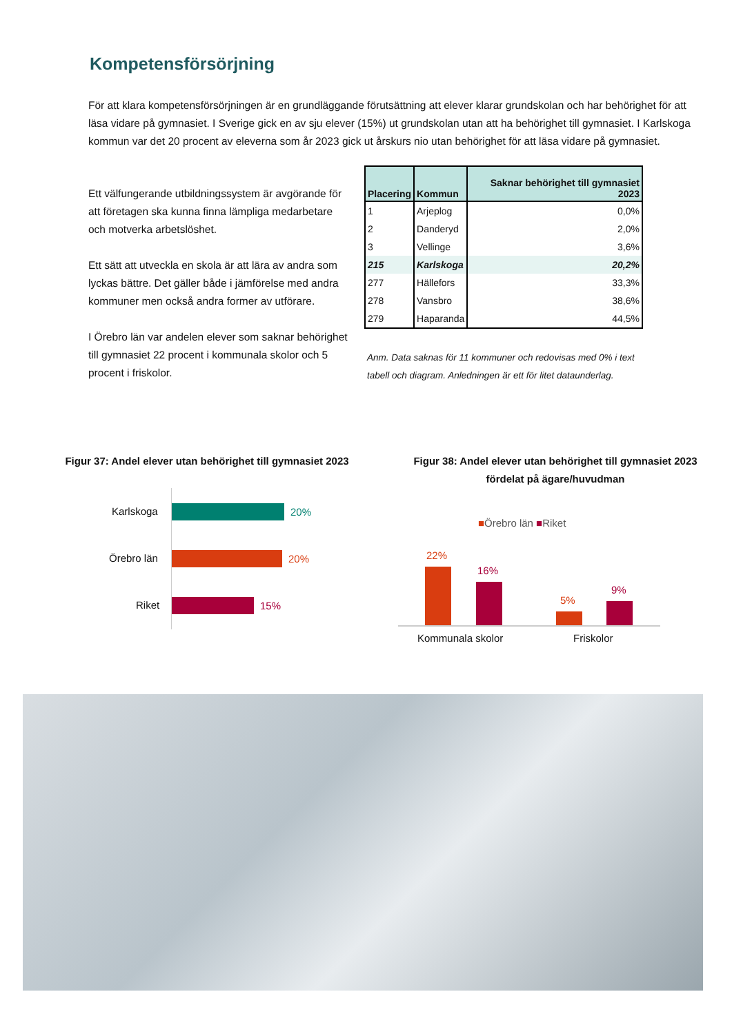Kompetensförsörjning
För att klara kompetensförsörjningen är en grundläggande förutsättning att elever klarar grundskolan och har behörighet för att läsa vidare på gymnasiet. I Sverige gick en av sju elever (15%) ut grundskolan utan att ha behörighet till gymnasiet. I Karlskoga kommun var det 20 procent av eleverna som år 2023 gick ut årskurs nio utan behörighet för att läsa vidare på gymnasiet.
Ett välfungerande utbildningssystem är avgörande för att företagen ska kunna finna lämpliga medarbetare och motverka arbetslöshet.
Ett sätt att utveckla en skola är att lära av andra som lyckas bättre. Det gäller både i jämförelse med andra kommuner men också andra former av utförare.
I Örebro län var andelen elever som saknar behörighet till gymnasiet 22 procent i kommunala skolor och 5 procent i friskolor.
| Placering | Kommun | Saknar behörighet till gymnasiet 2023 |
| --- | --- | --- |
| 1 | Arjeplog | 0,0% |
| 2 | Danderyd | 2,0% |
| 3 | Vellinge | 3,6% |
| 215 | Karlskoga | 20,2% |
| 277 | Hällefors | 33,3% |
| 278 | Vansbro | 38,6% |
| 279 | Haparanda | 44,5% |
Anm. Data saknas för 11 kommuner och redovisas med 0% i text tabell och diagram. Anledningen är ett för litet dataunderlag.
Figur 37: Andel elever utan behörighet till gymnasiet 2023
Figur 38: Andel elever utan behörighet till gymnasiet 2023 fördelat på ägare/huvudman
Karlskoga 20%
Örebro län 20%
Riket 15%
■Örebro län ■Riket
22%
16%
5%
9%
Kommunala skolor Friskolor